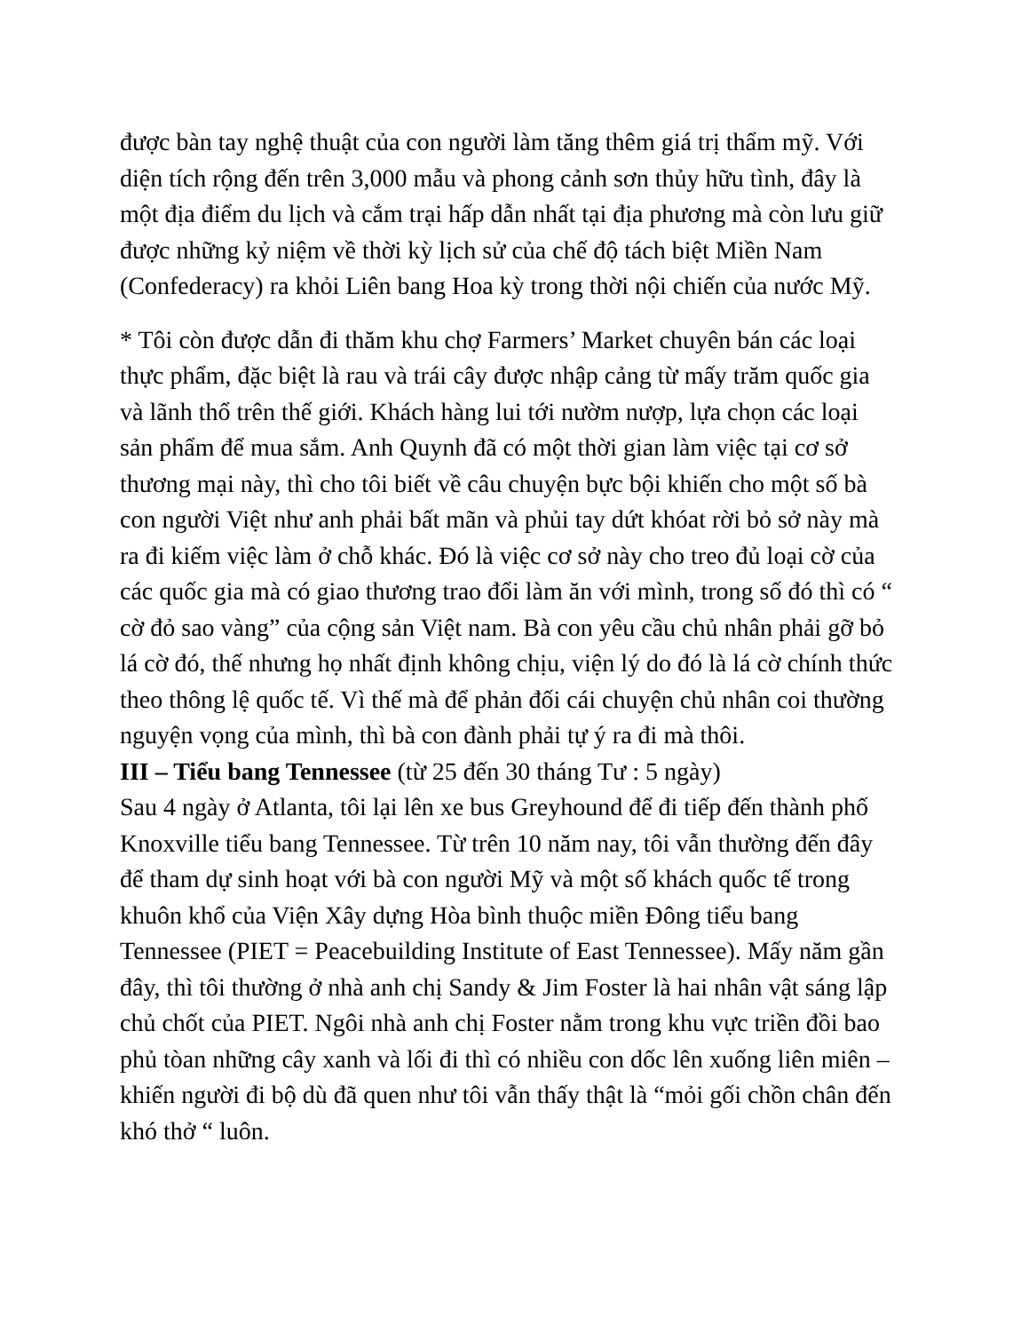được bàn tay nghệ thuật của con người làm tăng thêm giá trị thẩm mỹ. Với diện tích rộng đến trên 3,000 mẫu và phong cảnh sơn thủy hữu tình, đây là một địa điểm du lịch và cắm trại hấp dẫn nhất tại địa phương mà còn lưu giữ được những kỷ niệm về thời kỳ lịch sử của chế độ tách biệt Miền Nam (Confederacy) ra khỏi Liên bang Hoa kỳ trong thời nội chiến của nước Mỹ.
* Tôi còn được dẫn đi thăm khu chợ Farmers’ Market chuyên bán các loại thực phẩm, đặc biệt là rau và trái cây được nhập cảng từ mấy trăm quốc gia và lãnh thổ trên thế giới. Khách hàng lui tới nườm nượp, lựa chọn các loại sản phẩm để mua sắm. Anh Quynh đã có một thời gian làm việc tại cơ sở thương mại này, thì cho tôi biết về câu chuyện bực bội khiến cho một số bà con người Việt như anh phải bất mãn và phủi tay dứt khóat rời bỏ sở này mà ra đi kiếm việc làm ở chỗ khác. Đó là việc cơ sở này cho treo đủ loại cờ của các quốc gia mà có giao thương trao đổi làm ăn với mình, trong số đó thì có “ cờ đỏ sao vàng” của cộng sản Việt nam. Bà con yêu cầu chủ nhân phải gỡ bỏ lá cờ đó, thế nhưng họ nhất định không chịu, viện lý do đó là lá cờ chính thức theo thông lệ quốc tế. Vì thế mà để phản đối cái chuyện chủ nhân coi thường nguyện vọng của mình, thì bà con đành phải tự ý ra đi mà thôi.
III – Tiểu bang Tennessee (từ 25 đến 30 tháng Tư : 5 ngày)
Sau 4 ngày ở Atlanta, tôi lại lên xe bus Greyhound để đi tiếp đến thành phố Knoxville tiểu bang Tennessee. Từ trên 10 năm nay, tôi vẫn thường đến đây để tham dự sinh hoạt với bà con người Mỹ và một số khách quốc tế trong khuôn khổ của Viện Xây dựng Hòa bình thuộc miền Đông tiểu bang Tennessee (PIET = Peacebuilding Institute of East Tennessee). Mấy năm gần đây, thì tôi thường ở nhà anh chị Sandy & Jim Foster là hai nhân vật sáng lập chủ chốt của PIET. Ngôi nhà anh chị Foster nằm trong khu vực triền đồi bao phủ tòan những cây xanh và lối đi thì có nhiều con dốc lên xuống liên miên – khiến người đi bộ dù đã quen như tôi vẫn thấy thật là “mỏi gối chồn chân đến khó thở “ luôn.